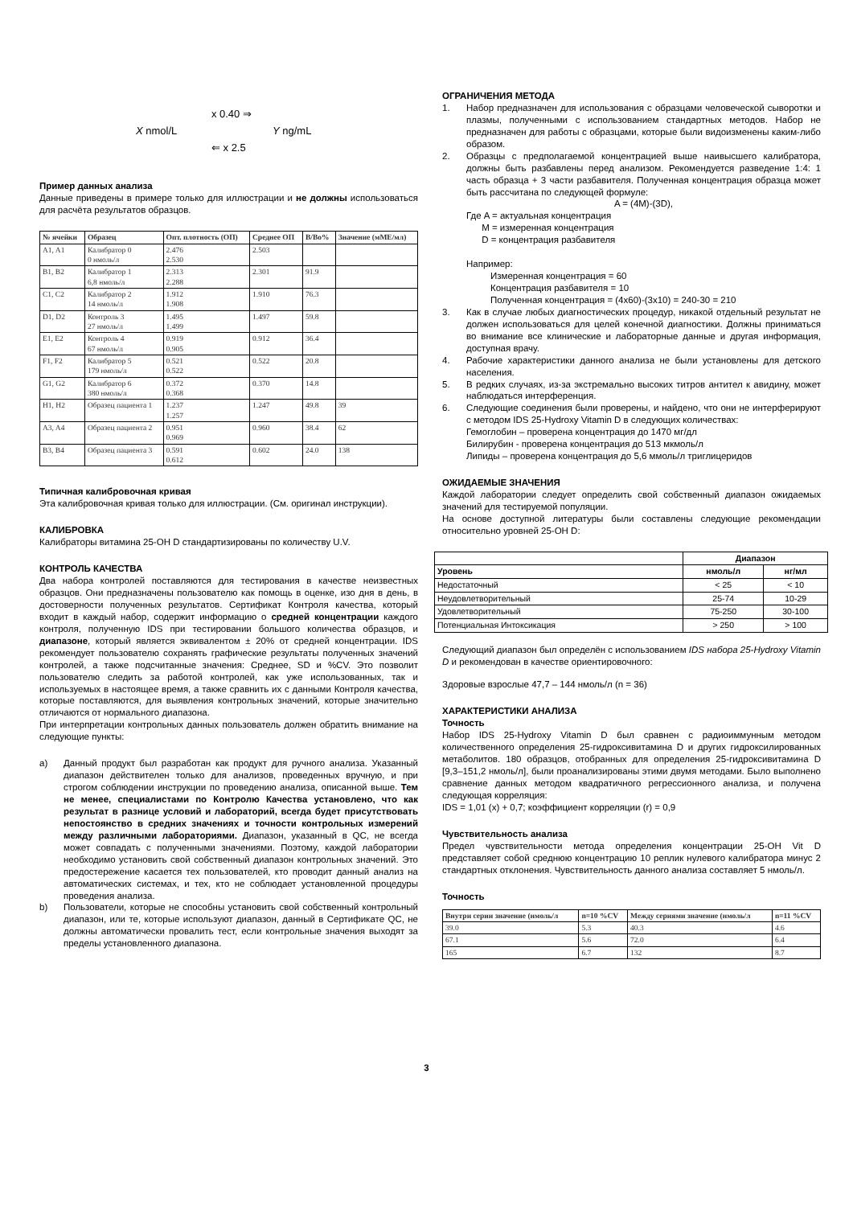x 0.40 ⇒
X nmol/L Y ng/mL
⇐ x 2.5
Пример данных анализа
Данные приведены в примере только для иллюстрации и не должны использоваться для расчёта результатов образцов.
| № ячейки | Образец | Опт. плотность (ОП) | Среднее ОП | B/Bo% | Значение (мМЕ/мл) |
| --- | --- | --- | --- | --- | --- |
| A1, A1 | Калибратор 0 0 нмоль/л | 2.476 2.530 | 2.503 | | |
| B1, B2 | Калибратор 1 6,8 нмоль/л | 2.313 2.288 | 2.301 | 91.9 | |
| C1, C2 | Калибратор 2 14 нмоль/л | 1.912 1.908 | 1.910 | 76.3 | |
| D1, D2 | Контроль 3 27 нмоль/л | 1.495 1.499 | 1.497 | 59.8 | |
| E1, E2 | Контроль 4 67 нмоль/л | 0.919 0.905 | 0.912 | 36.4 | |
| F1, F2 | Калибратор 5 179 нмоль/л | 0.521 0.522 | 0.522 | 20.8 | |
| G1, G2 | Калибратор 6 380 нмоль/л | 0.372 0.368 | 0.370 | 14.8 | |
| H1, H2 | Образец пациента 1 | 1.237 1.257 | 1.247 | 49.8 | 39 |
| A3, A4 | Образец пациента 2 | 0.951 0.969 | 0.960 | 38.4 | 62 |
| B3, B4 | Образец пациента 3 | 0.591 0.612 | 0.602 | 24.0 | 138 |
Типичная калибровочная кривая
Эта калибровочная кривая только для иллюстрации. (См. оригинал инструкции).
КАЛИБРОВКА
Калибраторы витамина 25-OH D стандартизированы по количеству U.V.
КОНТРОЛЬ КАЧЕСТВА
Два набора контролей поставляются для тестирования в качестве неизвестных образцов. Они предназначены пользователю как помощь в оценке, изо дня в день, в достоверности полученных результатов. Сертификат Контроля качества, который входит в каждый набор, содержит информацию о средней концентрации каждого контроля, полученную IDS при тестировании большого количества образцов, и диапазоне, который является эквивалентом ± 20% от средней концентрации. IDS рекомендует пользователю сохранять графические результаты полученных значений контролей, а также подсчитанные значения: Среднее, SD и %CV. Это позволит пользователю следить за работой контролей, как уже использованных, так и используемых в настоящее время, а также сравнить их с данными Контроля качества, которые поставляются, для выявления контрольных значений, которые значительно отличаются от нормального диапазона.
При интерпретации контрольных данных пользователь должен обратить внимание на следующие пункты:
a) Данный продукт был разработан как продукт для ручного анализа. Указанный диапазон действителен только для анализов, проведенных вручную, и при строгом соблюдении инструкции по проведению анализа, описанной выше. Тем не менее, специалистами по Контролю Качества установлено, что как результат в разнице условий и лабораторий, всегда будет присутствовать непостоянство в средних значениях и точности контрольных измерений между различными лабораториями. Диапазон, указанный в QC, не всегда может совпадать с полученными значениями. Поэтому, каждой лаборатории необходимо установить свой собственный диапазон контрольных значений. Это предостережение касается тех пользователей, кто проводит данный анализ на автоматических системах, и тех, кто не соблюдает установленной процедуры проведения анализа.
b) Пользователи, которые не способны установить свой собственный контрольный диапазон, или те, которые используют диапазон, данный в Сертификате QC, не должны автоматически провалить тест, если контрольные значения выходят за пределы установленного диапазона.
ОГРАНИЧЕНИЯ МЕТОДА
1. Набор предназначен для использования с образцами человеческой сыворотки и плазмы, полученными с использованием стандартных методов. Набор не предназначен для работы с образцами, которые были видоизменены каким-либо образом.
2. Образцы с предполагаемой концентрацией выше наивысшего калибратора, должны быть разбавлены перед анализом. Рекомендуется разведение 1:4: 1 часть образца + 3 части разбавителя. Полученная концентрация образца может быть рассчитана по следующей формуле:
A = (4M)-(3D),
Где A = актуальная концентрация
M = измеренная концентрация
D = концентрация разбавителя
Например:
Измеренная концентрация = 60
Концентрация разбавителя = 10
Полученная концентрация = (4x60)-(3x10) = 240-30 = 210
3. Как в случае любых диагностических процедур, никакой отдельный результат не должен использоваться для целей конечной диагностики. Должны приниматься во внимание все клинические и лабораторные данные и другая информация, доступная врачу.
4. Рабочие характеристики данного анализа не были установлены для детского населения.
5. В редких случаях, из-за экстремально высоких титров антител к авидину, может наблюдаться интерференция.
6. Следующие соединения были проверены, и найдено, что они не интерферируют с методом IDS 25-Hydroxy Vitamin D в следующих количествах:
Гемоглобин – проверена концентрация до 1470 мг/дл
Билирубин - проверена концентрация до 513 мкмоль/л
Липиды – проверена концентрация до 5,6 ммоль/л триглицеридов
ОЖИДАЕМЫЕ ЗНАЧЕНИЯ
Каждой лаборатории следует определить свой собственный диапазон ожидаемых значений для тестируемой популяции.
На основе доступной литературы были составлены следующие рекомендации относительно уровней 25-OH D:
| | Диапазон | |
| --- | --- | --- |
| Уровень | нмоль/л | нг/мл |
| Недостаточный | < 25 | < 10 |
| Неудовлетворительный | 25-74 | 10-29 |
| Удовлетворительный | 75-250 | 30-100 |
| Потенциальная Интоксикация | > 250 | > 100 |
Следующий диапазон был определён с использованием IDS набора 25-Hydroxy Vitamin D и рекомендован в качестве ориентировочного:
Здоровые взрослые 47,7 – 144 нмоль/л (n = 36)
ХАРАКТЕРИСТИКИ АНАЛИЗА
Точность
Набор IDS 25-Hydroxy Vitamin D был сравнен с радиоиммунным методом количественного определения 25-гидроксивитамина D и других гидроксилированных метаболитов. 180 образцов, отобранных для определения 25-гидроксивитамина D [9,3–151,2 нмоль/л], были проанализированы этими двумя методами. Было выполнено сравнение данных методом квадратичного регрессионного анализа, и получена следующая корреляция:
IDS = 1,01 (x) + 0,7; коэффициент корреляции (r) = 0,9
Чувствительность анализа
Предел чувствительности метода определения концентрации 25-OH Vit D представляет собой среднюю концентрацию 10 реплик нулевого калибратора минус 2 стандартных отклонения. Чувствительность данного анализа составляет 5 нмоль/л.
Точность
| Внутри серии значение (нмоль/л | n=10 %CV | Между сериями значение (нмоль/л | n=11 %CV |
| --- | --- | --- | --- |
| 39.0 | 5.3 | 40.3 | 4.6 |
| 67.1 | 5.6 | 72.0 | 6.4 |
| 165 | 6.7 | 132 | 8.7 |
3